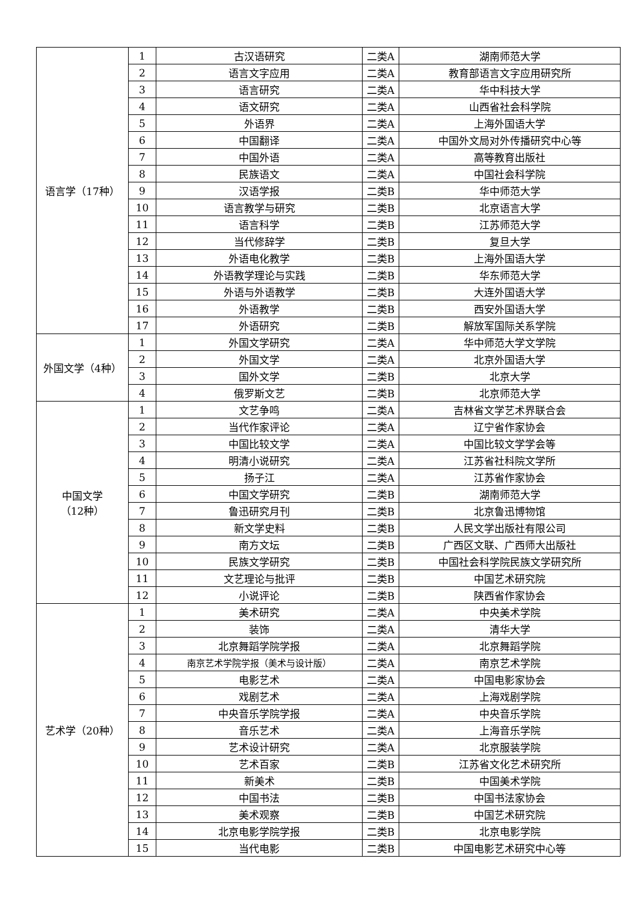| 语言学（17种） | 1 | 古汉语研究 | 二类A | 湖南师范大学 |
| | 2 | 语言文字应用 | 二类A | 教育部语言文字应用研究所 |
| | 3 | 语言研究 | 二类A | 华中科技大学 |
| | 4 | 语文研究 | 二类A | 山西省社会科学院 |
| | 5 | 外语界 | 二类A | 上海外国语大学 |
| | 6 | 中国翻译 | 二类A | 中国外文局对外传播研究中心等 |
| | 7 | 中国外语 | 二类A | 高等教育出版社 |
| | 8 | 民族语文 | 二类A | 中国社会科学院 |
| | 9 | 汉语学报 | 二类B | 华中师范大学 |
| | 10 | 语言教学与研究 | 二类B | 北京语言大学 |
| | 11 | 语言科学 | 二类B | 江苏师范大学 |
| | 12 | 当代修辞学 | 二类B | 复旦大学 |
| | 13 | 外语电化教学 | 二类B | 上海外国语大学 |
| | 14 | 外语教学理论与实践 | 二类B | 华东师范大学 |
| | 15 | 外语与外语教学 | 二类B | 大连外国语大学 |
| | 16 | 外语教学 | 二类B | 西安外国语大学 |
| | 17 | 外语研究 | 二类B | 解放军国际关系学院 |
| 外国文学（4种） | 1 | 外国文学研究 | 二类A | 华中师范大学文学院 |
| | 2 | 外国文学 | 二类A | 北京外国语大学 |
| | 3 | 国外文学 | 二类B | 北京大学 |
| | 4 | 俄罗斯文艺 | 二类B | 北京师范大学 |
| 中国文学 （12种） | 1 | 文艺争鸣 | 二类A | 吉林省文学艺术界联合会 |
| | 2 | 当代作家评论 | 二类A | 辽宁省作家协会 |
| | 3 | 中国比较文学 | 二类A | 中国比较文学学会等 |
| | 4 | 明清小说研究 | 二类A | 江苏省社科院文学所 |
| | 5 | 扬子江 | 二类A | 江苏省作家协会 |
| | 6 | 中国文学研究 | 二类B | 湖南师范大学 |
| | 7 | 鲁迅研究月刊 | 二类B | 北京鲁迅博物馆 |
| | 8 | 新文学史料 | 二类B | 人民文学出版社有限公司 |
| | 9 | 南方文坛 | 二类B | 广西区文联、广西师大出版社 |
| | 10 | 民族文学研究 | 二类B | 中国社会科学院民族文学研究所 |
| | 11 | 文艺理论与批评 | 二类B | 中国艺术研究院 |
| | 12 | 小说评论 | 二类B | 陕西省作家协会 |
| 艺术学（20种） | 1 | 美术研究 | 二类A | 中央美术学院 |
| | 2 | 装饰 | 二类A | 清华大学 |
| | 3 | 北京舞蹈学院学报 | 二类A | 北京舞蹈学院 |
| | 4 | 南京艺术学院学报（美术与设计版） | 二类A | 南京艺术学院 |
| | 5 | 电影艺术 | 二类A | 中国电影家协会 |
| | 6 | 戏剧艺术 | 二类A | 上海戏剧学院 |
| | 7 | 中央音乐学院学报 | 二类A | 中央音乐学院 |
| | 8 | 音乐艺术 | 二类A | 上海音乐学院 |
| | 9 | 艺术设计研究 | 二类A | 北京服装学院 |
| | 10 | 艺术百家 | 二类B | 江苏省文化艺术研究所 |
| | 11 | 新美术 | 二类B | 中国美术学院 |
| | 12 | 中国书法 | 二类B | 中国书法家协会 |
| | 13 | 美术观察 | 二类B | 中国艺术研究院 |
| | 14 | 北京电影学院学报 | 二类B | 北京电影学院 |
| | 15 | 当代电影 | 二类B | 中国电影艺术研究中心等 |